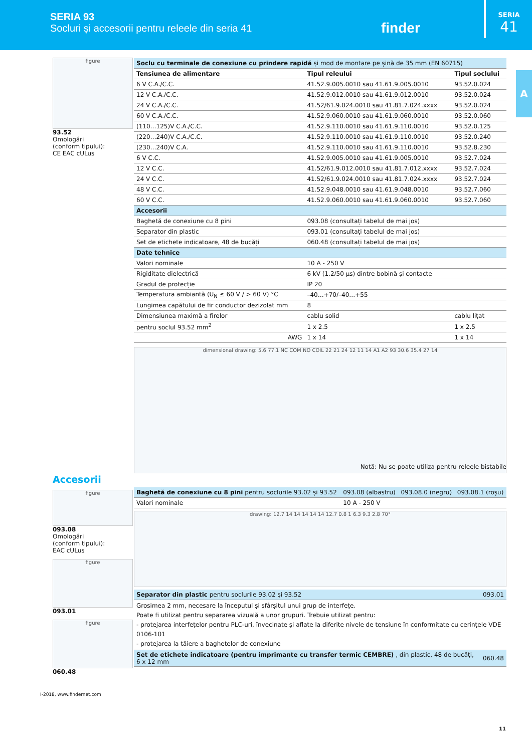SERIA 93
Socluri și accesorii pentru releele din seria 41
finder
SERIA
41
A
figure
93.52
Omologări
(conform tipului):
CE EAC cULus
| Soclu cu terminale de conexiune cu prindere rapidă și mod de montare pe șină de 35 mm (EN 60715) | | |
| Tensiunea de alimentare | Tipul releului | Tipul soclului |
| 6 V C.A./C.C. | 41.52.9.005.0010 sau 41.61.9.005.0010 | 93.52.0.024 |
| 12 V C.A./C.C. | 41.52.9.012.0010 sau 41.61.9.012.0010 | 93.52.0.024 |
| 24 V C.A./C.C. | 41.52/61.9.024.0010 sau 41.81.7.024.xxxx | 93.52.0.024 |
| 60 V C.A./C.C. | 41.52.9.060.0010 sau 41.61.9.060.0010 | 93.52.0.060 |
| (110…125)V C.A./C.C. | 41.52.9.110.0010 sau 41.61.9.110.0010 | 93.52.0.125 |
| (220…240)V C.A./C.C. | 41.52.9.110.0010 sau 41.61.9.110.0010 | 93.52.0.240 |
| (230…240)V C.A. | 41.52.9.110.0010 sau 41.61.9.110.0010 | 93.52.8.230 |
| 6 V C.C. | 41.52.9.005.0010 sau 41.61.9.005.0010 | 93.52.7.024 |
| 12 V C.C. | 41.52/61.9.012.0010 sau 41.81.7.012.xxxx | 93.52.7.024 |
| 24 V C.C. | 41.52/61.9.024.0010 sau 41.81.7.024.xxxx | 93.52.7.024 |
| 48 V C.C. | 41.52.9.048.0010 sau 41.61.9.048.0010 | 93.52.7.060 |
| 60 V C.C. | 41.52.9.060.0010 sau 41.61.9.060.0010 | 93.52.7.060 |
| Accesorii | | |
| Baghetă de conexiune cu 8 pini | 093.08 (consultați tabelul de mai jos) | |
| Separator din plastic | 093.01 (consultați tabelul de mai jos) | |
| Set de etichete indicatoare, 48 de bucăți | 060.48 (consultați tabelul de mai jos) | |
| Date tehnice | | |
| Valori nominale | 10 A - 250 V | |
| Rigiditate dielectrică | 6 kV (1.2/50 µs) dintre bobină și contacte | |
| Gradul de protecție | IP 20 | |
| Temperatura ambiantă (U<sub>N</sub> ≤ 60 V / > 60 V) °C | –40…+70/–40…+55 | |
| Lungimea capătului de fir conductor dezizolat mm | 8 | |
| Dimensiunea maximă a firelor | cablu solid | cablu lițat |
| pentru soclul 93.52 mm<sup>2</sup> | 1 x 2.5 | 1 x 2.5 |
| AWG | 1 x 14 | 1 x 14 |
dimensional drawing: 5.6 77.1 NC COM NO COIL 22 21 24 12 11 14 A1 A2 93 30.6 35.4 27 14
Notă: Nu se poate utiliza pentru releele bistabile
Accesorii
figure
093.08
Omologări
(conform tipului):
EAC cULus
figure
093.01
figure
060.48
| Baghetă de conexiune cu 8 pini pentru soclurile 93.02 și 93.52 | 093.08 (albastru) | 093.08.0 (negru) | 093.08.1 (roșu) |
| Valori nominale | 10 A - 250 V | | |
drawing: 12.7 14 14 14 14 14 12.7 0.8 1 6.3 9.3 2.8 70°
| Separator din plastic pentru soclurile 93.02 și 93.52 | 093.01 |
| Grosimea 2 mm, necesare la începutul și sfârșitul unui grup de interfețe. Poate fi utilizat pentru separarea vizuală a unor grupuri. Trebuie utilizat pentru: - protejarea interfețelor pentru PLC-uri, învecinate și aflate la diferite nivele de tensiune în conformitate cu cerințele VDE 0106-101 - protejarea la tăiere a baghetelor de conexiune | |
| Set de etichete indicatoare (pentru imprimante cu transfer termic CEMBRE) , din plastic, 48 de bucăți, 6 x 12 mm | 060.48 |
I-2018, www.findernet.com
11